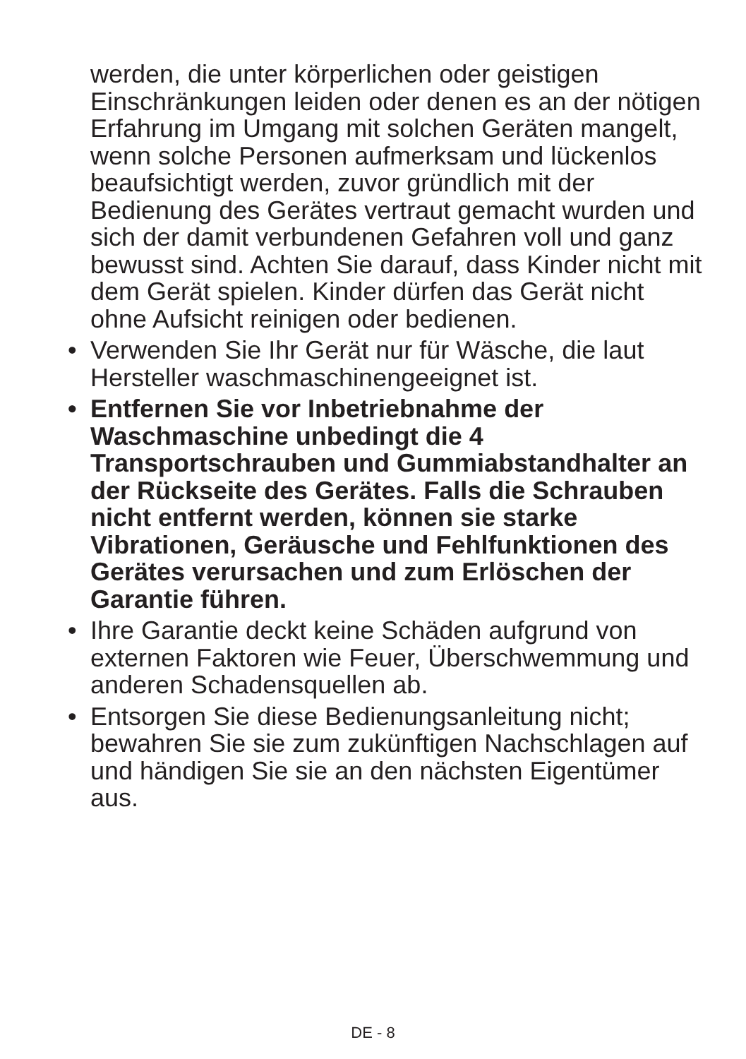werden, die unter körperlichen oder geistigen Einschränkungen leiden oder denen es an der nötigen Erfahrung im Umgang mit solchen Geräten mangelt, wenn solche Personen aufmerksam und lückenlos beaufsichtigt werden, zuvor gründlich mit der Bedienung des Gerätes vertraut gemacht wurden und sich der damit verbundenen Gefahren voll und ganz bewusst sind. Achten Sie darauf, dass Kinder nicht mit dem Gerät spielen. Kinder dürfen das Gerät nicht ohne Aufsicht reinigen oder bedienen.
• Verwenden Sie Ihr Gerät nur für Wäsche, die laut Hersteller waschmaschinengeeignet ist.
• Entfernen Sie vor Inbetriebnahme der Waschmaschine unbedingt die 4 Transportschrauben und Gummiabstandhalter an der Rückseite des Gerätes. Falls die Schrauben nicht entfernt werden, können sie starke Vibrationen, Geräusche und Fehlfunktionen des Gerätes verursachen und zum Erlöschen der Garantie führen.
• Ihre Garantie deckt keine Schäden aufgrund von externen Faktoren wie Feuer, Überschwemmung und anderen Schadensquellen ab.
• Entsorgen Sie diese Bedienungsanleitung nicht; bewahren Sie sie zum zukünftigen Nachschlagen auf und händigen Sie sie an den nächsten Eigentümer aus.
DE - 8